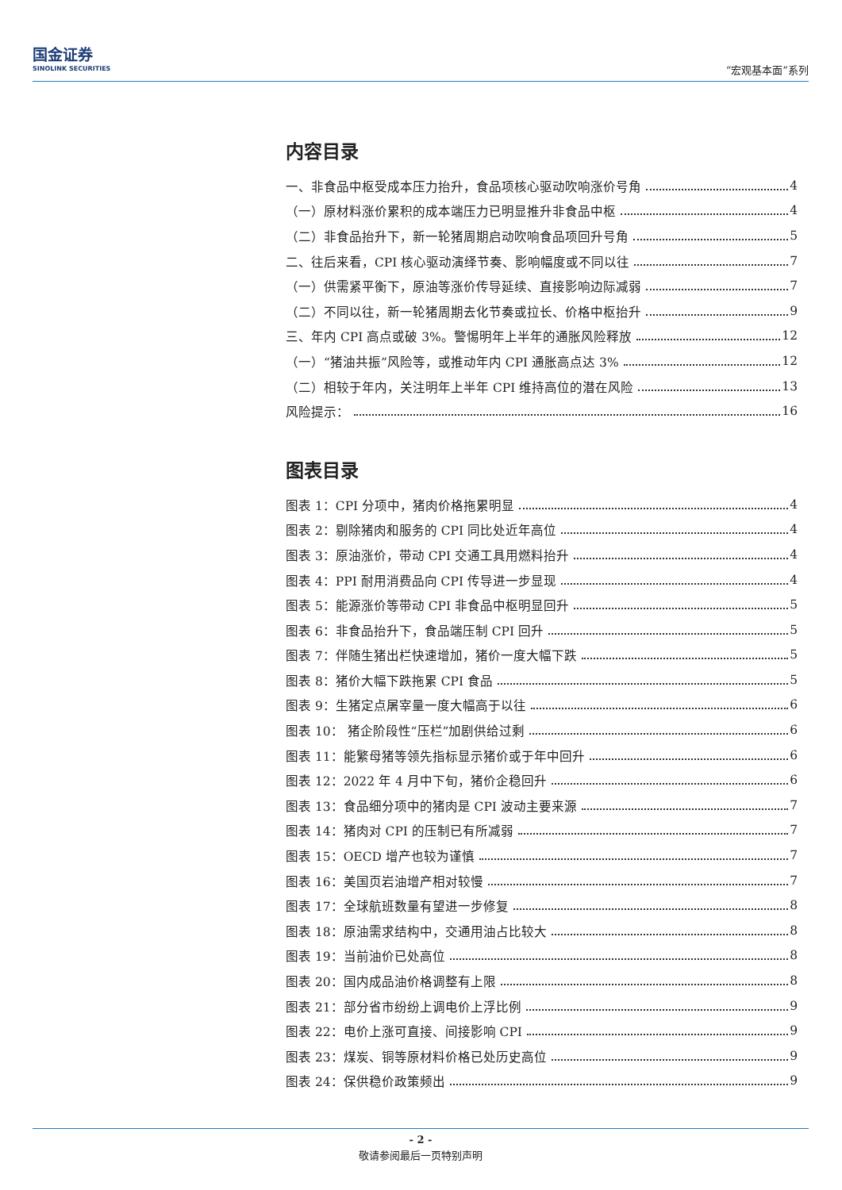国金证券
SINOLINK SECURITIES
“宏观基本面”系列
内容目录
一、非食品中枢受成本压力抬升，食品项核心驱动吹响涨价号角 4
（一）原材料涨价累积的成本端压力已明显推升非食品中枢 4
（二）非食品抬升下，新一轮猪周期启动吹响食品项回升号角 5
二、往后来看，CPI 核心驱动演绎节奏、影响幅度或不同以往 7
（一）供需紧平衡下，原油等涨价传导延续、直接影响边际减弱 7
（二）不同以往，新一轮猪周期去化节奏或拉长、价格中枢抬升 9
三、年内 CPI 高点或破 3%。警惕明年上半年的通胀风险释放 12
（一）“猪油共振”风险等，或推动年内 CPI 通胀高点达 3% 12
（二）相较于年内，关注明年上半年 CPI 维持高位的潜在风险 13
风险提示： 16
图表目录
图表 1：CPI 分项中，猪肉价格拖累明显 4
图表 2：剔除猪肉和服务的 CPI 同比处近年高位 4
图表 3：原油涨价，带动 CPI 交通工具用燃料抬升 4
图表 4：PPI 耐用消费品向 CPI 传导进一步显现 4
图表 5：能源涨价等带动 CPI 非食品中枢明显回升 5
图表 6：非食品抬升下，食品端压制 CPI 回升 5
图表 7：伴随生猪出栏快速增加，猪价一度大幅下跌 5
图表 8：猪价大幅下跌拖累 CPI 食品 5
图表 9：生猪定点屠宰量一度大幅高于以往 6
图表 10： 猪企阶段性“压栏”加剧供给过剩 6
图表 11：能繁母猪等领先指标显示猪价或于年中回升 6
图表 12：2022 年 4 月中下旬，猪价企稳回升 6
图表 13：食品细分项中的猪肉是 CPI 波动主要来源 7
图表 14：猪肉对 CPI 的压制已有所减弱 7
图表 15：OECD 增产也较为谨慎 7
图表 16：美国页岩油增产相对较慢 7
图表 17：全球航班数量有望进一步修复 8
图表 18：原油需求结构中，交通用油占比较大 8
图表 19：当前油价已处高位 8
图表 20：国内成品油价格调整有上限 8
图表 21：部分省市纷纷上调电价上浮比例 9
图表 22：电价上涨可直接、间接影响 CPI 9
图表 23：煤炭、铜等原材料价格已处历史高位 9
图表 24：保供稳价政策频出 9
- 2 -
敬请参阅最后一页特别声明